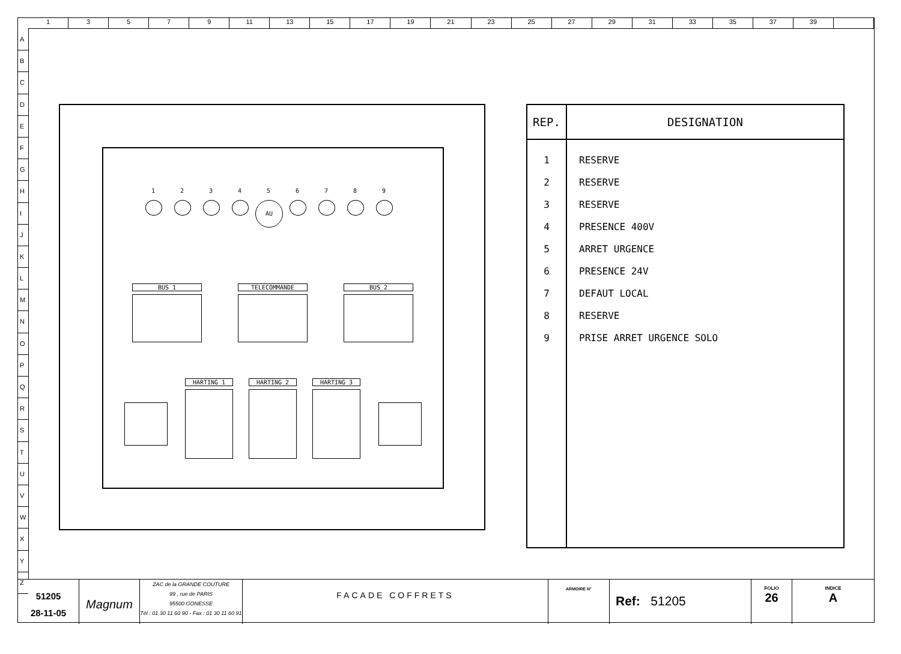1 3 5 7 9 11 13 15 17 19 21 23 25 27 29 31 33 35 37 39
A
B
C
D
E
F
G
H
I
J
K
L
M
N
O
P
Q
R
S
T
U
V
W
X
Y
Z
1 2 3 4 5
AU
6 7 8 9
BUS 1 TELECOMMANDE BUS 2
HARTING 1 HARTING 2 HARTING 3
| REP. | DESIGNATION |
| --- | --- |
| 1 | RESERVE |
| 2 | RESERVE |
| 3 | RESERVE |
| 4 | PRESENCE 400V |
| 5 | ARRET URGENCE |
| 6 | PRESENCE 24V |
| 7 | DEFAUT LOCAL |
| 8 | RESERVE |
| 9 | PRISE ARRET URGENCE SOLO |
51205
28-11-05
Magnum
ZAC de la GRANDE COUTURE
99 , rue de PARIS
95500 GONESSE
Tél : 01 30 11 60 90 - Fax : 01 30 11 60 91
FACADE COFFRETS
ARMOIRE N°
Ref: 51205
FOLIO
26
INDICE
A